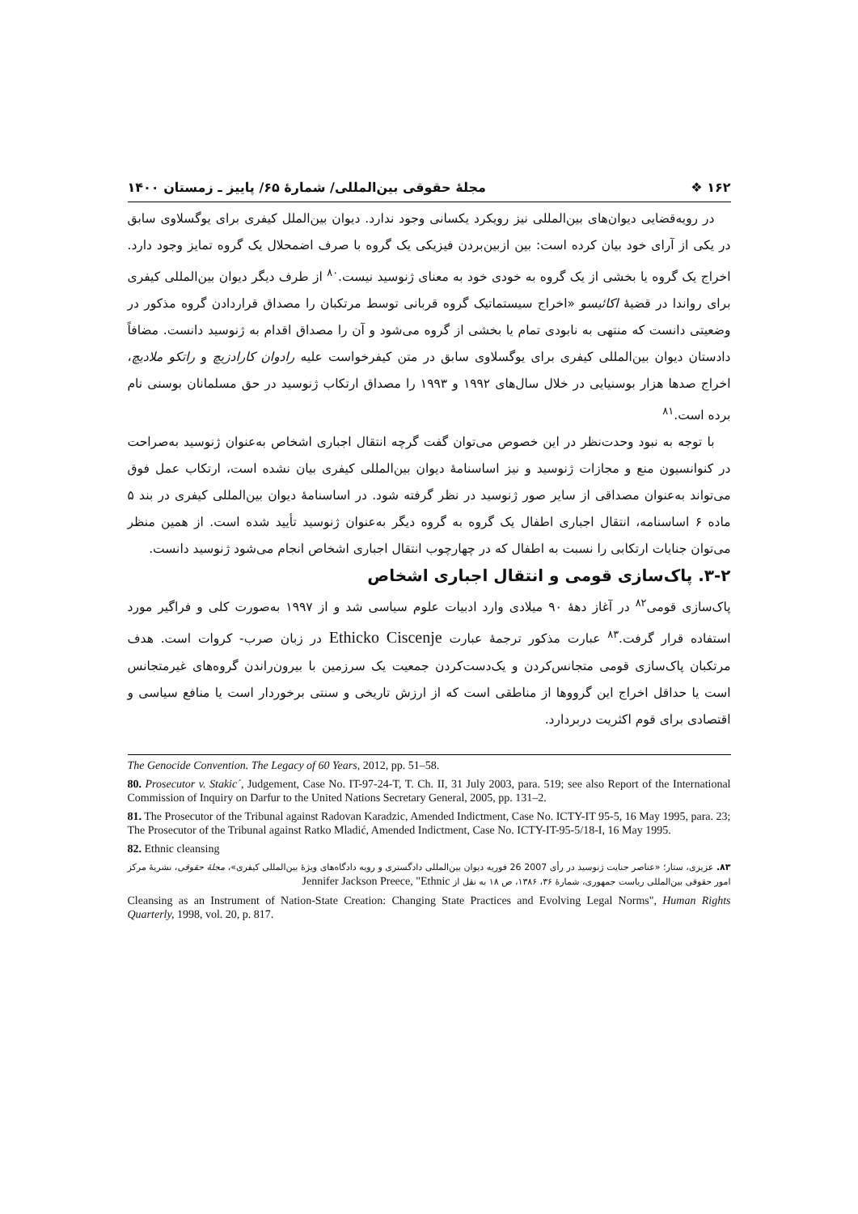۱۶۲ ❖ مجلهٔ حقوقی بین‌المللی/ شمارهٔ ۶۵/ پاییز ـ زمستان ۱۴۰۰
در رویه‌قضایی دیوان‌های بین‌المللی نیز رویکرد یکسانی وجود ندارد. دیوان بین‌الملل کیفری برای یوگسلاوی سابق در یکی از آرای خود بیان کرده است: بین ازبین‌بردن فیزیکی یک گروه با صرف اضمحلال یک گروه تمایز وجود دارد. اخراج یک گروه یا بخشی از یک گروه به خودی خود به معنای ژنوسید نیست.<sup>۸۰</sup> از طرف دیگر دیوان بین‌المللی کیفری برای رواندا در قضیهٔ اکائیسو «اخراج سیستماتیک گروه قربانی توسط مرتکبان را مصداق قراردادن گروه مذکور در وضعیتی دانست که منتهی به نابودی تمام یا بخشی از گروه می‌شود و آن را مصداق اقدام به ژنوسید دانست. مضافاً دادستان دیوان بین‌المللی کیفری برای یوگسلاوی سابق در متن کیفرخواست علیه رادوان کارادزیچ و راتکو ملادیچ، اخراج صدها هزار بوسنیایی در خلال سال‌های ۱۹۹۲ و ۱۹۹۳ را مصداق ارتکاب ژنوسید در حق مسلمانان بوسنی نام برده است.<sup>۸۱</sup>
با توجه به نبود وحدت‌نظر در این خصوص می‌توان گفت گرچه انتقال اجباری اشخاص به‌عنوان ژنوسید به‌صراحت در کنوانسیون منع و مجازات ژنوسید و نیز اساسنامهٔ دیوان بین‌المللی کیفری بیان نشده است، ارتکاب عمل فوق می‌تواند به‌عنوان مصداقی از سایر صور ژنوسید در نظر گرفته شود. در اساسنامهٔ دیوان بین‌المللی کیفری در بند ۵ ماده ۶ اساسنامه، انتقال اجباری اطفال یک گروه به گروه دیگر به‌عنوان ژنوسید تأیید شده است. از همین منظر می‌توان جنایات ارتکابی را نسبت به اطفال که در چهارچوب انتقال اجباری اشخاص انجام می‌شود ژنوسید دانست.
۳-۲. پاک‌سازی قومی و انتقال اجباری اشخاص
پاک‌سازی قومی<sup>۸۲</sup> در آغاز دههٔ ۹۰ میلادی وارد ادبیات علوم سیاسی شد و از ۱۹۹۷ به‌صورت کلی و فراگیر مورد استفاده قرار گرفت.<sup>۸۳</sup> عبارت مذکور ترجمهٔ عبارت Ethicko Ciscenje در زبان صرب- کروات است. هدف مرتکبان پاک‌سازی قومی متجانس‌کردن و یک‌دست‌کردن جمعیت یک سرزمین با بیرون‌راندن گروه‌های غیرمتجانس است یا حداقل اخراج این گرووها از مناطقی است که از ارزش تاریخی و سنتی برخوردار است یا منافع سیاسی و اقتصادی برای قوم اکثریت دربردارد.
The Genocide Convention. The Legacy of 60 Years, 2012, pp. 51–58.
80. Prosecutor v. Stakic´, Judgement, Case No. IT-97-24-T, T. Ch. II, 31 July 2003, para. 519; see also Report of the International Commission of Inquiry on Darfur to the United Nations Secretary General, 2005, pp. 131–2.
81. The Prosecutor of the Tribunal against Radovan Karadzic, Amended Indictment, Case No. ICTY-IT 95-5, 16 May 1995, para. 23; The Prosecutor of the Tribunal against Ratko Mladić, Amended Indictment, Case No. ICTY-IT-95-5/18-I, 16 May 1995.
82. Ethnic cleansing
۸۳. عزیزی، ستار؛ «عناصر جنایت ژنوسید در رأی 2007 26 فوریه دیوان بین‌المللی دادگستری و رویه دادگاه‌های ویژهٔ بین‌المللی کیفری»، مجلهٔ حقوقی، نشریهٔ مرکز امور حقوقی بین‌المللی ریاست جمهوری، شمارهٔ ۳۶، ۱۳۸۶، ص ۱۸ به نقل از Jennifer Jackson Preece, "Ethnic
Cleansing as an Instrument of Nation-State Creation: Changing State Practices and Evolving Legal Norms", Human Rights Quarterly, 1998, vol. 20, p. 817.